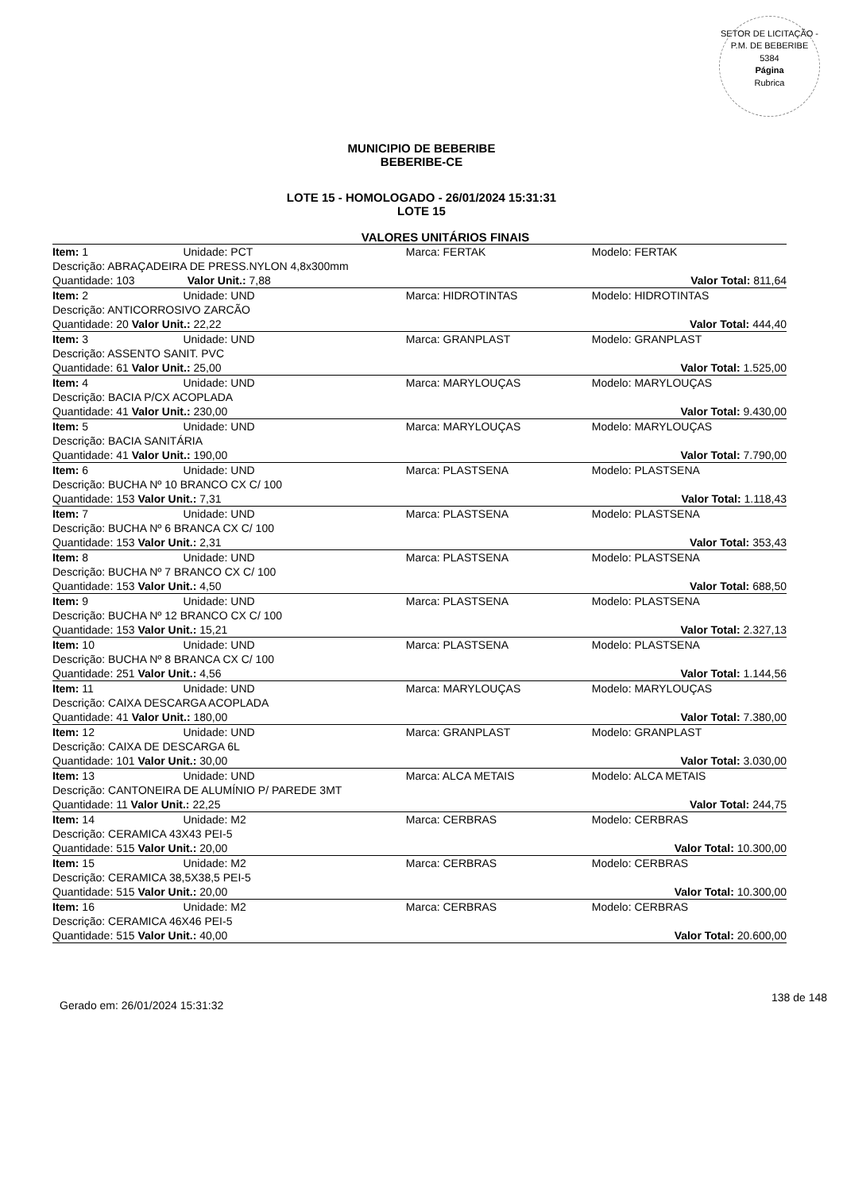SETOR DE LICITAÇÃO - P.M. DE BEBERIBE
5384
Página
Rubrica
MUNICIPIO DE BEBERIBE
BEBERIBE-CE
LOTE 15 - HOMOLOGADO - 26/01/2024 15:31:31
LOTE 15
VALORES UNITÁRIOS FINAIS
| Item: 1 | Unidade: PCT | Marca: FERTAK | Modelo: FERTAK |
| Descrição: ABRAÇADEIRA DE PRESS.NYLON 4,8x300mm | | | |
| Quantidade: 103 Valor Unit.: 7,88 | | | Valor Total: 811,64 |
| Item: 2 | Unidade: UND | Marca: HIDROTINTAS | Modelo: HIDROTINTAS |
| Descrição: ANTICORROSIVO ZARCÃO | | | |
| Quantidade: 20 Valor Unit.: 22,22 | | | Valor Total: 444,40 |
| Item: 3 | Unidade: UND | Marca: GRANPLAST | Modelo: GRANPLAST |
| Descrição: ASSENTO SANIT. PVC | | | |
| Quantidade: 61 Valor Unit.: 25,00 | | | Valor Total: 1.525,00 |
| Item: 4 | Unidade: UND | Marca: MARYLOUÇAS | Modelo: MARYLOUÇAS |
| Descrição: BACIA P/CX ACOPLADA | | | |
| Quantidade: 41 Valor Unit.: 230,00 | | | Valor Total: 9.430,00 |
| Item: 5 | Unidade: UND | Marca: MARYLOUÇAS | Modelo: MARYLOUÇAS |
| Descrição: BACIA SANITÁRIA | | | |
| Quantidade: 41 Valor Unit.: 190,00 | | | Valor Total: 7.790,00 |
| Item: 6 | Unidade: UND | Marca: PLASTSENA | Modelo: PLASTSENA |
| Descrição: BUCHA Nº 10 BRANCO CX C/ 100 | | | |
| Quantidade: 153 Valor Unit.: 7,31 | | | Valor Total: 1.118,43 |
| Item: 7 | Unidade: UND | Marca: PLASTSENA | Modelo: PLASTSENA |
| Descrição: BUCHA Nº 6 BRANCA CX C/ 100 | | | |
| Quantidade: 153 Valor Unit.: 2,31 | | | Valor Total: 353,43 |
| Item: 8 | Unidade: UND | Marca: PLASTSENA | Modelo: PLASTSENA |
| Descrição: BUCHA Nº 7 BRANCO CX C/ 100 | | | |
| Quantidade: 153 Valor Unit.: 4,50 | | | Valor Total: 688,50 |
| Item: 9 | Unidade: UND | Marca: PLASTSENA | Modelo: PLASTSENA |
| Descrição: BUCHA Nº 12 BRANCO CX C/ 100 | | | |
| Quantidade: 153 Valor Unit.: 15,21 | | | Valor Total: 2.327,13 |
| Item: 10 | Unidade: UND | Marca: PLASTSENA | Modelo: PLASTSENA |
| Descrição: BUCHA Nº 8 BRANCA CX C/ 100 | | | |
| Quantidade: 251 Valor Unit.: 4,56 | | | Valor Total: 1.144,56 |
| Item: 11 | Unidade: UND | Marca: MARYLOUÇAS | Modelo: MARYLOUÇAS |
| Descrição: CAIXA DESCARGA ACOPLADA | | | |
| Quantidade: 41 Valor Unit.: 180,00 | | | Valor Total: 7.380,00 |
| Item: 12 | Unidade: UND | Marca: GRANPLAST | Modelo: GRANPLAST |
| Descrição: CAIXA DE DESCARGA 6L | | | |
| Quantidade: 101 Valor Unit.: 30,00 | | | Valor Total: 3.030,00 |
| Item: 13 | Unidade: UND | Marca: ALCA METAIS | Modelo: ALCA METAIS |
| Descrição: CANTONEIRA DE ALUMÍNIO P/ PAREDE 3MT | | | |
| Quantidade: 11 Valor Unit.: 22,25 | | | Valor Total: 244,75 |
| Item: 14 | Unidade: M2 | Marca: CERBRAS | Modelo: CERBRAS |
| Descrição: CERAMICA 43X43 PEI-5 | | | |
| Quantidade: 515 Valor Unit.: 20,00 | | | Valor Total: 10.300,00 |
| Item: 15 | Unidade: M2 | Marca: CERBRAS | Modelo: CERBRAS |
| Descrição: CERAMICA 38,5X38,5 PEI-5 | | | |
| Quantidade: 515 Valor Unit.: 20,00 | | | Valor Total: 10.300,00 |
| Item: 16 | Unidade: M2 | Marca: CERBRAS | Modelo: CERBRAS |
| Descrição: CERAMICA 46X46 PEI-5 | | | |
| Quantidade: 515 Valor Unit.: 40,00 | | | Valor Total: 20.600,00 |
Gerado em: 26/01/2024 15:31:32 138 de 148